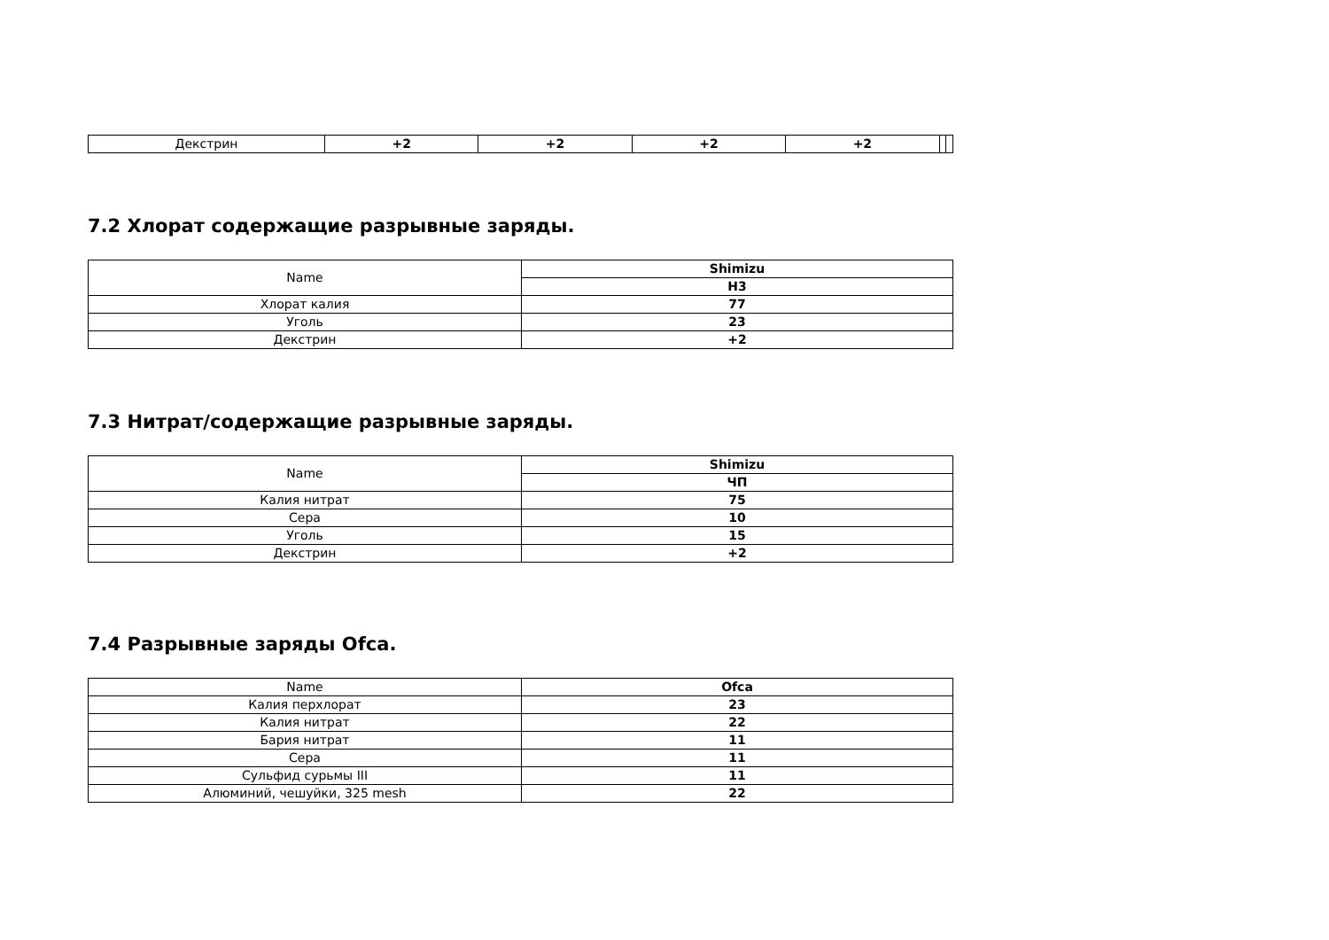| Декстрин | +2 | +2 | +2 | +2 | | |
7.2 Хлорат содержащие разрывные заряды.
| Name | Shimizu |
| --- | --- |
| | H3 |
| Хлорат калия | 77 |
| Уголь | 23 |
| Декстрин | +2 |
7.3 Нитрат/содержащие разрывные заряды.
| Name | Shimizu |
| --- | --- |
| | ЧП |
| Калия нитрат | 75 |
| Сера | 10 |
| Уголь | 15 |
| Декстрин | +2 |
7.4 Разрывные заряды Ofca.
| Name | Ofca |
| --- | --- |
| Калия перхлорат | 23 |
| Калия нитрат | 22 |
| Бария нитрат | 11 |
| Сера | 11 |
| Сульфид сурьмы III | 11 |
| Алюминий, чешуйки, 325 mesh | 22 |